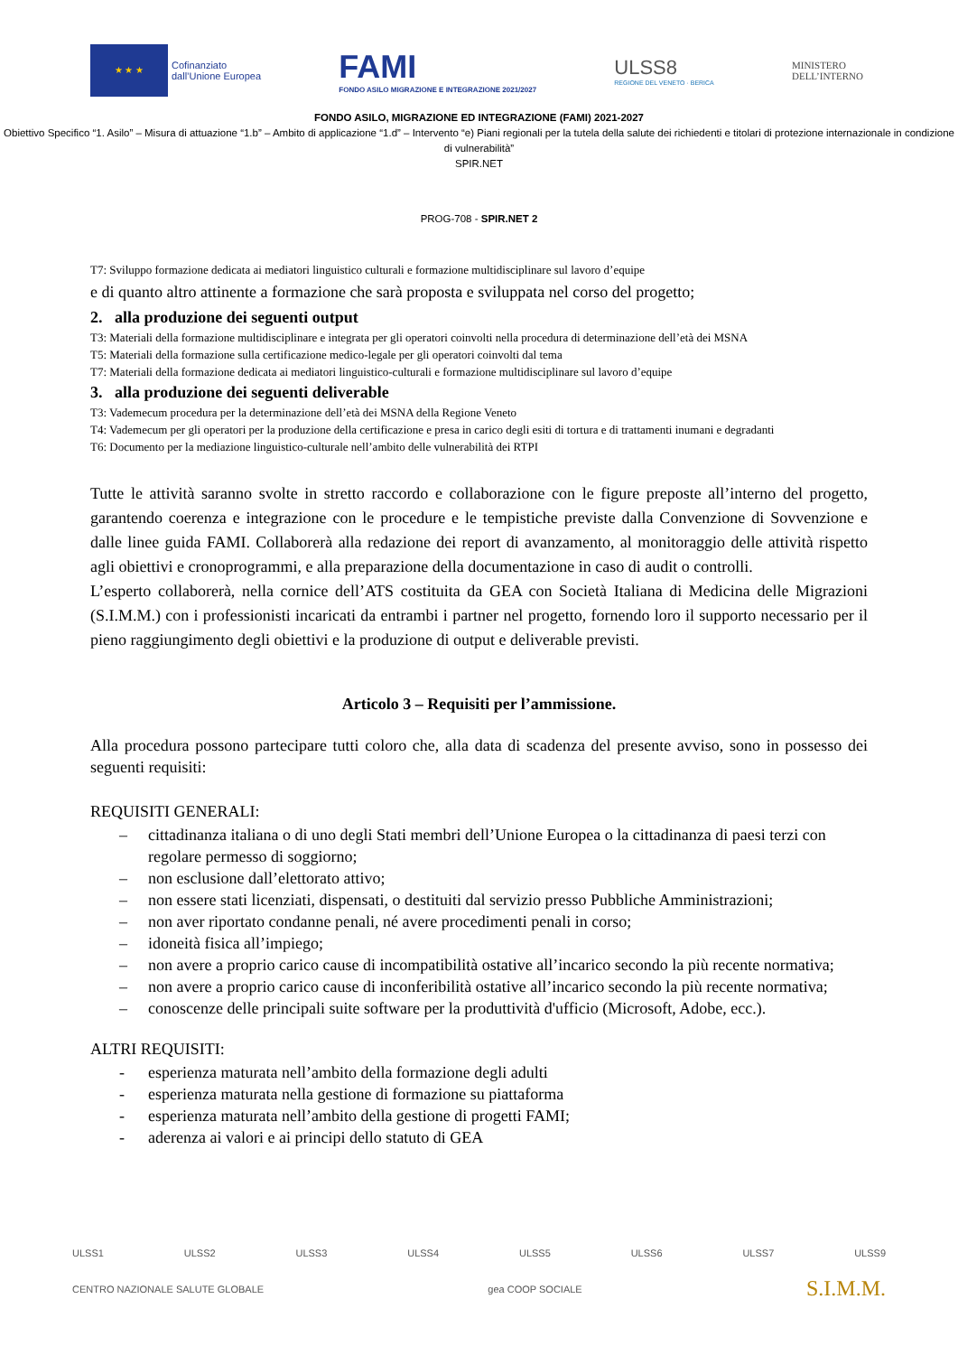★ ★ ★
Cofinanziato
dall’Unione Europea
FAMI
FONDO ASILO MIGRAZIONE E INTEGRAZIONE 2021/2027
ULSS8
REGIONE DEL VENETO · BERICA
MINISTERO
DELL’INTERNO
FONDO ASILO, MIGRAZIONE ED INTEGRAZIONE (FAMI) 2021-2027
Obiettivo Specifico “1. Asilo” – Misura di attuazione “1.b” – Ambito di applicazione “1.d” – Intervento “e) Piani regionali per la tutela della salute dei richiedenti e titolari di protezione internazionale in condizione di vulnerabilità”
SPIR.NET
PROG-708 - SPIR.NET 2
T7: Sviluppo formazione dedicata ai mediatori linguistico culturali e formazione multidisciplinare sul lavoro d’equipe
e di quanto altro attinente a formazione che sarà proposta e sviluppata nel corso del progetto;
2. alla produzione dei seguenti output
T3: Materiali della formazione multidisciplinare e integrata per gli operatori coinvolti nella procedura di determinazione dell’età dei MSNA
T5: Materiali della formazione sulla certificazione medico-legale per gli operatori coinvolti dal tema
T7: Materiali della formazione dedicata ai mediatori linguistico-culturali e formazione multidisciplinare sul lavoro d’equipe
3. alla produzione dei seguenti deliverable
T3: Vademecum procedura per la determinazione dell’età dei MSNA della Regione Veneto
T4: Vademecum per gli operatori per la produzione della certificazione e presa in carico degli esiti di tortura e di trattamenti inumani e degradanti
T6: Documento per la mediazione linguistico-culturale nell’ambito delle vulnerabilità dei RTPI
Tutte le attività saranno svolte in stretto raccordo e collaborazione con le figure preposte all’interno del progetto, garantendo coerenza e integrazione con le procedure e le tempistiche previste dalla Convenzione di Sovvenzione e dalle linee guida FAMI. Collaborerà alla redazione dei report di avanzamento, al monitoraggio delle attività rispetto agli obiettivi e cronoprogrammi, e alla preparazione della documentazione in caso di audit o controlli.
L’esperto collaborerà, nella cornice dell’ATS costituita da GEA con Società Italiana di Medicina delle Migrazioni (S.I.M.M.) con i professionisti incaricati da entrambi i partner nel progetto, fornendo loro il supporto necessario per il pieno raggiungimento degli obiettivi e la produzione di output e deliverable previsti.
Articolo 3 – Requisiti per l’ammissione.
Alla procedura possono partecipare tutti coloro che, alla data di scadenza del presente avviso, sono in possesso dei seguenti requisiti:
REQUISITI GENERALI:
– cittadinanza italiana o di uno degli Stati membri dell’Unione Europea o la cittadinanza di paesi terzi con regolare permesso di soggiorno;
– non esclusione dall’elettorato attivo;
– non essere stati licenziati, dispensati, o destituiti dal servizio presso Pubbliche Amministrazioni;
– non aver riportato condanne penali, né avere procedimenti penali in corso;
– idoneità fisica all’impiego;
– non avere a proprio carico cause di incompatibilità ostative all’incarico secondo la più recente normativa;
– non avere a proprio carico cause di inconferibilità ostative all’incarico secondo la più recente normativa;
– conoscenze delle principali suite software per la produttività d'ufficio (Microsoft, Adobe, ecc.).
ALTRI REQUISITI:
- esperienza maturata nell’ambito della formazione degli adulti
- esperienza maturata nella gestione di formazione su piattaforma
- esperienza maturata nell’ambito della gestione di progetti FAMI;
- aderenza ai valori e ai principi dello statuto di GEA
ULSS1 ULSS2 ULSS3 ULSS4 ULSS5 ULSS6 ULSS7 ULSS9
CENTRO NAZIONALE SALUTE GLOBALE gea COOP SOCIALE S.I.M.M.